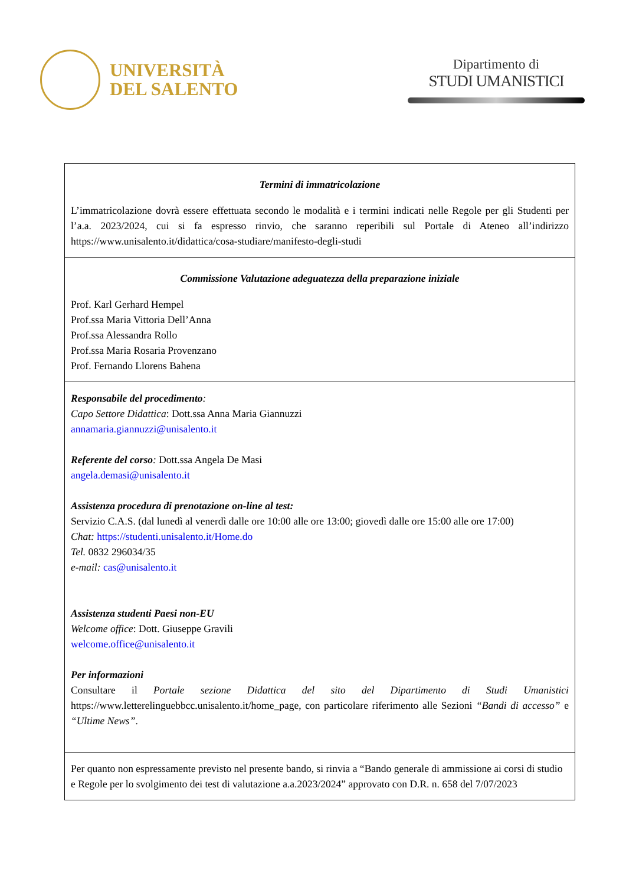UNIVERSITÀ
DEL SALENTO
Dipartimento di
STUDI UMANISTICI
| Termini di immatricolazione L’immatricolazione dovrà essere effettuata secondo le modalità e i termini indicati nelle Regole per gli Studenti per l’a.a. 2023/2024, cui si fa espresso rinvio, che saranno reperibili sul Portale di Ateneo all’indirizzo https://www.unisalento.it/didattica/cosa-studiare/manifesto-degli-studi |
| Commissione Valutazione adeguatezza della preparazione iniziale Prof. Karl Gerhard Hempel Prof.ssa Maria Vittoria Dell’Anna Prof.ssa Alessandra Rollo Prof.ssa Maria Rosaria Provenzano Prof. Fernando Llorens Bahena |
| Responsabile del procedimento : Capo Settore Didattica : Dott.ssa Anna Maria Giannuzzi annamaria.giannuzzi@unisalento.it Referente del corso : Dott.ssa Angela De Masi angela.demasi@unisalento.it Assistenza procedura di prenotazione on-line al test: Servizio C.A.S. (dal lunedì al venerdì dalle ore 10:00 alle ore 13:00; giovedì dalle ore 15:00 alle ore 17:00) Chat: https://studenti.unisalento.it/Home.do Tel. 0832 296034/35 e-mail: cas@unisalento.it Assistenza studenti Paesi non-EU Welcome office : Dott. Giuseppe Gravili welcome.office@unisalento.it Per informazioni Consultare il Portale sezione Didattica del sito del Dipartimento di Studi Umanistici https://www.letterelinguebbcc.unisalento.it/home_page, con particolare riferimento alle Sezioni “Bandi di accesso” e “Ultime News” . |
| Per quanto non espressamente previsto nel presente bando, si rinvia a “Bando generale di ammissione ai corsi di studio e Regole per lo svolgimento dei test di valutazione a.a.2023/2024” approvato con D.R. n. 658 del 7/07/2023 |